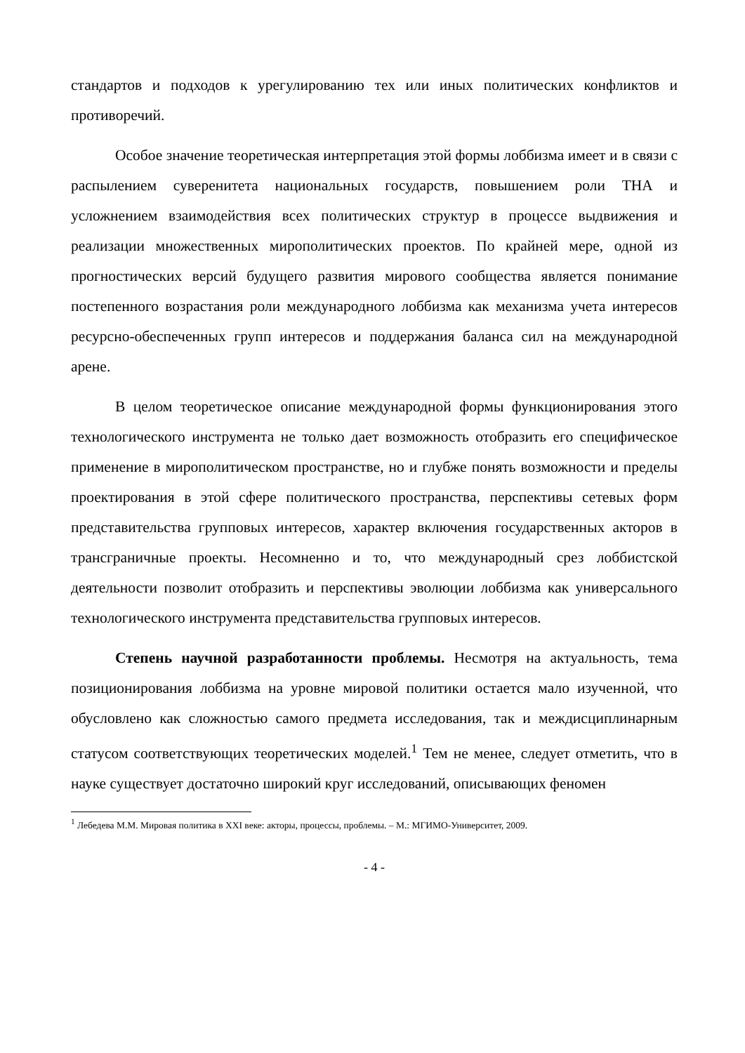стандартов и подходов к урегулированию тех или иных политических конфликтов и противоречий.
Особое значение теоретическая интерпретация этой формы лоббизма имеет и в связи с распылением суверенитета национальных государств, повышением роли ТНА и усложнением взаимодействия всех политических структур в процессе выдвижения и реализации множественных мирополитических проектов. По крайней мере, одной из прогностических версий будущего развития мирового сообщества является понимание постепенного возрастания роли международного лоббизма как механизма учета интересов ресурсно-обеспеченных групп интересов и поддержания баланса сил на международной арене.
В целом теоретическое описание международной формы функционирования этого технологического инструмента не только дает возможность отобразить его специфическое применение в мирополитическом пространстве, но и глубже понять возможности и пределы проектирования в этой сфере политического пространства, перспективы сетевых форм представительства групповых интересов, характер включения государственных акторов в трансграничные проекты. Несомненно и то, что международный срез лоббистской деятельности позволит отобразить и перспективы эволюции лоббизма как универсального технологического инструмента представительства групповых интересов.
Степень научной разработанности проблемы. Несмотря на актуальность, тема позиционирования лоббизма на уровне мировой политики остается мало изученной, что обусловлено как сложностью самого предмета исследования, так и междисциплинарным статусом соответствующих теоретических моделей.<sup>1</sup> Тем не менее, следует отметить, что в науке существует достаточно широкий круг исследований, описывающих феномен
<sup>1</sup> Лебедева М.М. Мировая политика в XXI веке: акторы, процессы, проблемы. – М.: МГИМО-Университет, 2009.
- 4 -